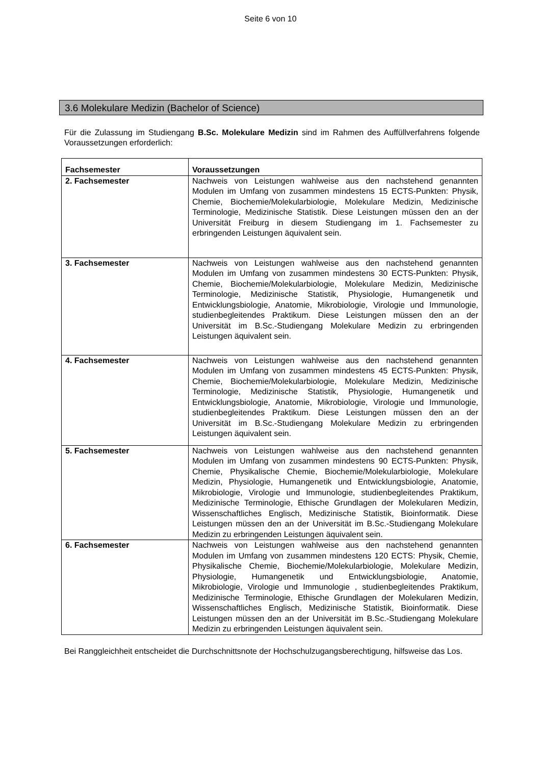Seite 6 von 10
3.6 Molekulare Medizin (Bachelor of Science)
Für die Zulassung im Studiengang B.Sc. Molekulare Medizin sind im Rahmen des Auffüllverfahrens folgende Voraussetzungen erforderlich:
| Fachsemester | Voraussetzungen |
| --- | --- |
| 2. Fachsemester | Nachweis von Leistungen wahlweise aus den nachstehend genannten Modulen im Umfang von zusammen mindestens 15 ECTS-Punkten: Physik, Chemie, Biochemie/Molekularbiologie, Molekulare Medizin, Medizinische Terminologie, Medizinische Statistik. Diese Leistungen müssen den an der Universität Freiburg in diesem Studiengang im 1. Fachsemester zu erbringenden Leistungen äquivalent sein. |
| 3. Fachsemester | Nachweis von Leistungen wahlweise aus den nachstehend genannten Modulen im Umfang von zusammen mindestens 30 ECTS-Punkten: Physik, Chemie, Biochemie/Molekularbiologie, Molekulare Medizin, Medizinische Terminologie, Medizinische Statistik, Physiologie, Humangenetik und Entwicklungsbiologie, Anatomie, Mikrobiologie, Virologie und Immunologie, studienbegleitendes Praktikum. Diese Leistungen müssen den an der Universität im B.Sc.-Studiengang Molekulare Medizin zu erbringenden Leistungen äquivalent sein. |
| 4. Fachsemester | Nachweis von Leistungen wahlweise aus den nachstehend genannten Modulen im Umfang von zusammen mindestens 45 ECTS-Punkten: Physik, Chemie, Biochemie/Molekularbiologie, Molekulare Medizin, Medizinische Terminologie, Medizinische Statistik, Physiologie, Humangenetik und Entwicklungsbiologie, Anatomie, Mikrobiologie, Virologie und Immunologie, studienbegleitendes Praktikum. Diese Leistungen müssen den an der Universität im B.Sc.-Studiengang Molekulare Medizin zu erbringenden Leistungen äquivalent sein. |
| 5. Fachsemester | Nachweis von Leistungen wahlweise aus den nachstehend genannten Modulen im Umfang von zusammen mindestens 90 ECTS-Punkten: Physik, Chemie, Physikalische Chemie, Biochemie/Molekularbiologie, Molekulare Medizin, Physiologie, Humangenetik und Entwicklungsbiologie, Anatomie, Mikrobiologie, Virologie und Immunologie, studienbegleitendes Praktikum, Medizinische Terminologie, Ethische Grundlagen der Molekularen Medizin, Wissenschaftliches Englisch, Medizinische Statistik, Bioinformatik. Diese Leistungen müssen den an der Universität im B.Sc.-Studiengang Molekulare Medizin zu erbringenden Leistungen äquivalent sein. |
| 6. Fachsemester | Nachweis von Leistungen wahlweise aus den nachstehend genannten Modulen im Umfang von zusammen mindestens 120 ECTS: Physik, Chemie, Physikalische Chemie, Biochemie/Molekularbiologie, Molekulare Medizin, Physiologie, Humangenetik und Entwicklungsbiologie, Anatomie, Mikrobiologie, Virologie und Immunologie , studienbegleitendes Praktikum, Medizinische Terminologie, Ethische Grundlagen der Molekularen Medizin, Wissenschaftliches Englisch, Medizinische Statistik, Bioinformatik. Diese Leistungen müssen den an der Universität im B.Sc.-Studiengang Molekulare Medizin zu erbringenden Leistungen äquivalent sein. |
Bei Ranggleichheit entscheidet die Durchschnittsnote der Hochschulzugangsberechtigung, hilfsweise das Los.